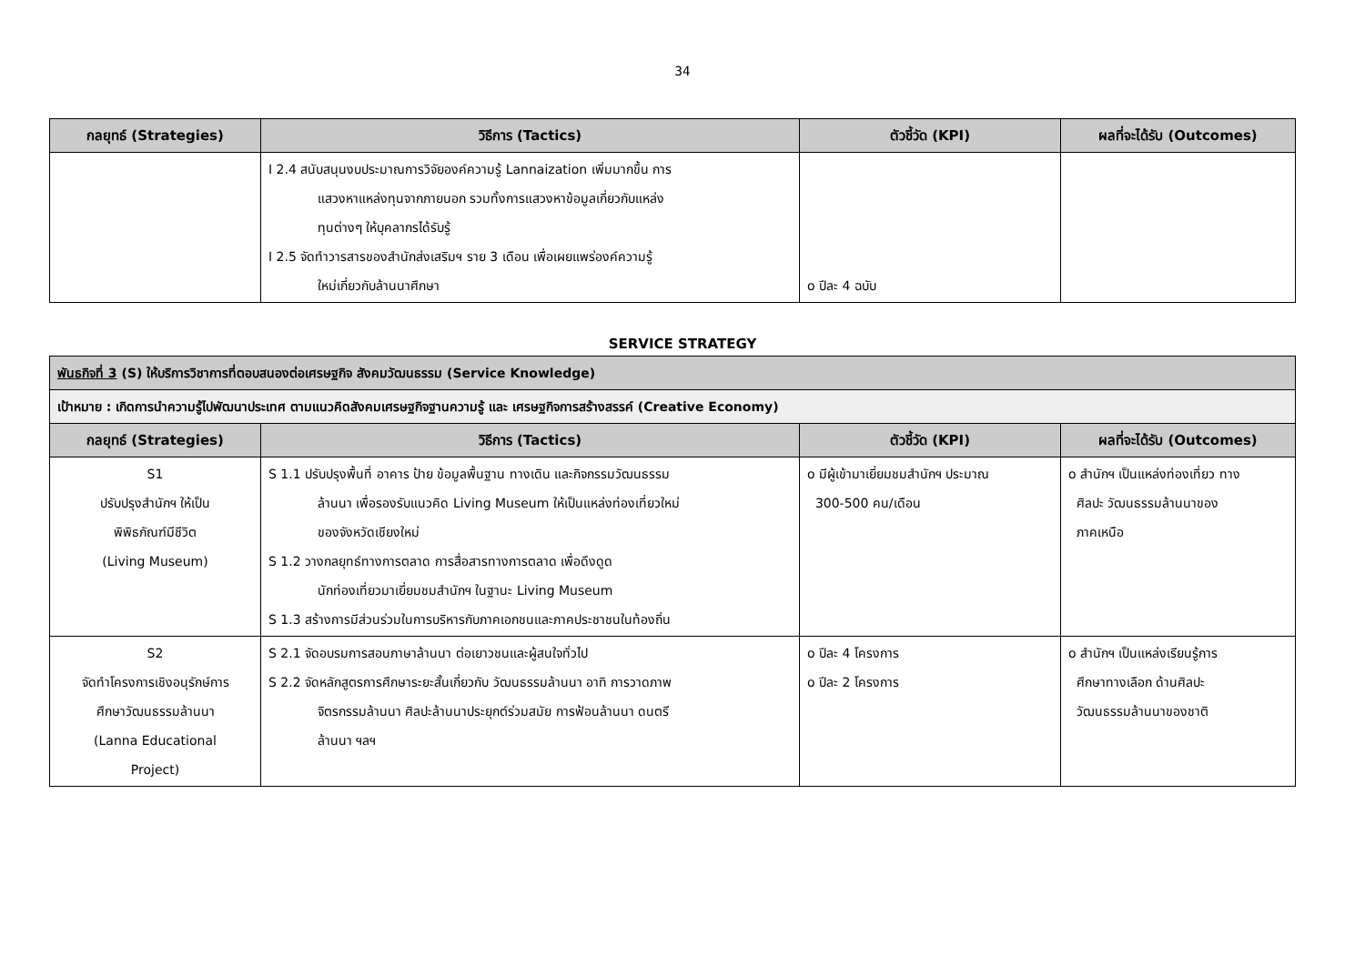34
| กลยุทธ์ (Strategies) | วิธีการ (Tactics) | ตัวชี้วัด (KPI) | ผลที่จะได้รับ (Outcomes) |
| --- | --- | --- | --- |
| | I 2.4 สนับสนุนงบประมาณการวิจัยองค์ความรู้ Lannaization เพิ่มมากขึ้น การ แสวงหาแหล่งทุนจากภายนอก รวมทั้งการแสวงหาข้อมูลเกี่ยวกับแหล่ง ทุนต่างๆ ให้บุคลากรได้รับรู้ I 2.5 จัดทำวารสารของสำนักส่งเสริมฯ ราย 3 เดือน เพื่อเผยแพร่องค์ความรู้ ใหม่เกี่ยวกับล้านนาศึกษา | o ปีละ 4 ฉบับ | |
SERVICE STRATEGY
| พันธกิจที่ 3 (S) ให้บริการวิชาการที่ตอบสนองต่อเศรษฐกิจ สังคมวัฒนธรรม (Service Knowledge) | | | |
| เป้าหมาย : เกิดการนำความรู้ไปพัฒนาประเทศ ตามแนวคิดสังคมเศรษฐกิจฐานความรู้ และ เศรษฐกิจการสร้างสรรค์ (Creative Economy) | | | |
| กลยุทธ์ (Strategies) | วิธีการ (Tactics) | ตัวชี้วัด (KPI) | ผลที่จะได้รับ (Outcomes) |
| S1 ปรับปรุงสำนักฯ ให้เป็น พิพิธภัณฑ์มีชีวิต (Living Museum) | S 1.1 ปรับปรุงพื้นที่ อาคาร ป้าย ข้อมูลพื้นฐาน ทางเดิน และกิจกรรมวัฒนธรรม ล้านนา เพื่อรองรับแนวคิด Living Museum ให้เป็นแหล่งท่องเที่ยวใหม่ ของจังหวัดเชียงใหม่ S 1.2 วางกลยุทธ์ทางการตลาด การสื่อสารทางการตลาด เพื่อดึงดูด นักท่องเที่ยวมาเยี่ยมชมสำนักฯ ในฐานะ Living Museum S 1.3 สร้างการมีส่วนร่วมในการบริหารกับภาคเอกชนและภาคประชาชนในท้องถิ่น | o มีผู้เข้ามาเยี่ยมชมสำนักฯ ประมาณ 300-500 คน/เดือน | o สำนักฯ เป็นแหล่งท่องเที่ยว ทาง ศิลปะ วัฒนธรรมล้านนาของ ภาคเหนือ |
| S2 จัดทำโครงการเชิงอนุรักษ์การ ศึกษาวัฒนธรรมล้านนา (Lanna Educational Project) | S 2.1 จัดอบรมการสอนภาษาล้านนา ต่อเยาวชนและผู้สนใจทั่วไป S 2.2 จัดหลักสูตรการศึกษาระยะสั้นเกี่ยวกับ วัฒนธรรมล้านนา อาทิ การวาดภาพ จิตรกรรมล้านนา ศิลปะล้านนาประยุกต์ร่วมสมัย การฟ้อนล้านนา ดนตรี ล้านนา ฯลฯ | o ปีละ 4 โครงการ o ปีละ 2 โครงการ | o สำนักฯ เป็นแหล่งเรียนรู้การ ศึกษาทางเลือก ด้านศิลปะ วัฒนธรรมล้านนาของชาติ |